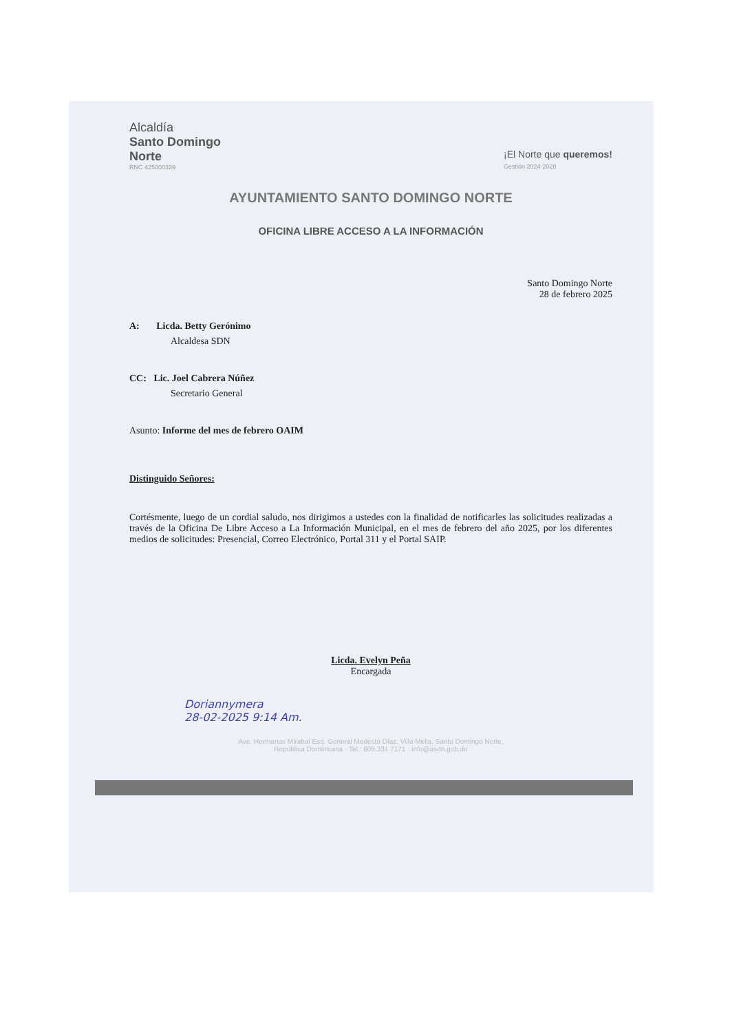Alcaldía
Santo Domingo
Norte
RNC 425000339
¡El Norte que queremos!
Gestión 2024-2028
AYUNTAMIENTO SANTO DOMINGO NORTE
OFICINA LIBRE ACCESO A LA INFORMACIÓN
Santo Domingo Norte
28 de febrero 2025
A: Licda. Betty Gerónimo
Alcaldesa SDN
CC: Lic. Joel Cabrera Núñez
Secretario General
Asunto: Informe del mes de febrero OAIM
Distinguido Señores:
Cortésmente, luego de un cordial saludo, nos dirigimos a ustedes con la finalidad de notificarles las solicitudes realizadas a través de la Oficina De Libre Acceso a La Información Municipal, en el mes de febrero del año 2025, por los diferentes medios de solicitudes: Presencial, Correo Electrónico, Portal 311 y el Portal SAIP.
Licda. Evelyn Peña
Encargada
Doriannymera
28-02-2025 9:14 Am.
Ave. Hermanas Mirabal Esq. General Modesto Díaz, Villa Mella, Santo Domingo Norte,
República Dominicana · Tel.: 809.331.7171 · info@asdn.gob.do